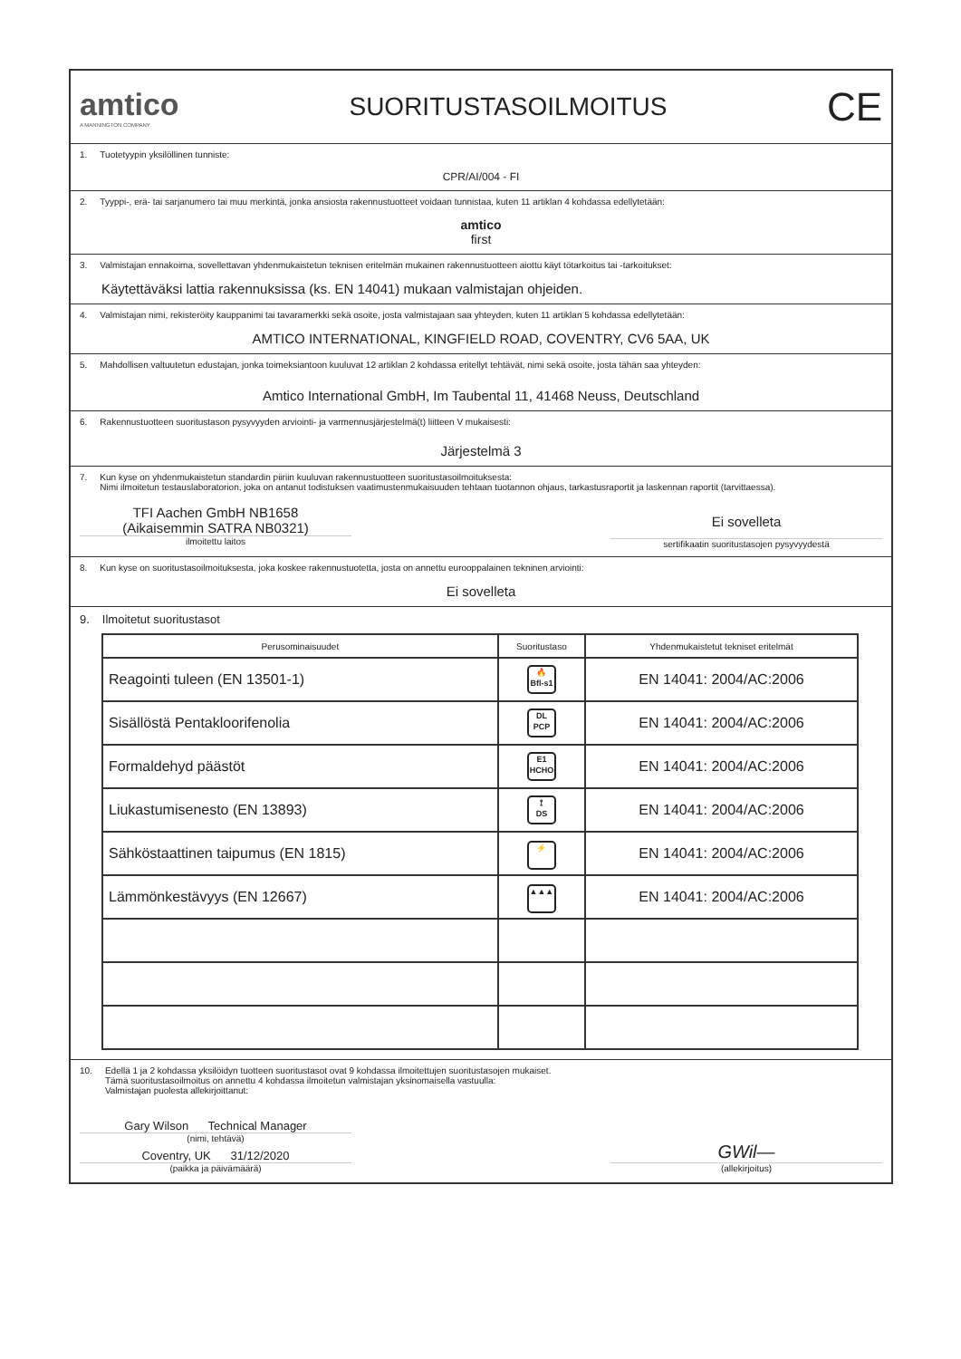amtico
A MANNINGTON COMPANY
SUORITUSTASOILMOITUS
CE
1. Tuotetyypin yksilöllinen tunniste:
CPR/AI/004 - FI
2. Tyyppi-, erä- tai sarjanumero tai muu merkintä, jonka ansiosta rakennustuotteet voidaan tunnistaa, kuten 11 artiklan 4 kohdassa edellytetään:
amtico
first
3. Valmistajan ennakoima, sovellettavan yhdenmukaistetun teknisen eritelmän mukainen rakennustuotteen aiottu käyt tötarkoitus tai -tarkoitukset:
Käytettäväksi lattia rakennuksissa (ks. EN 14041) mukaan valmistajan ohjeiden.
4. Valmistajan nimi, rekisteröity kauppanimi tai tavaramerkki sekä osoite, josta valmistajaan saa yhteyden, kuten 11 artiklan 5 kohdassa edellytetään:
AMTICO INTERNATIONAL, KINGFIELD ROAD, COVENTRY, CV6 5AA, UK
5. Mahdollisen valtuutetun edustajan, jonka toimeksiantoon kuuluvat 12 artiklan 2 kohdassa eritellyt tehtävät, nimi sekä osoite, josta tähän saa yhteyden:
Amtico International GmbH, Im Taubental 11, 41468 Neuss, Deutschland
6. Rakennustuotteen suoritustason pysyvyyden arviointi- ja varmennusjärjestelmä(t) liitteen V mukaisesti:
Järjestelmä 3
7. Kun kyse on yhdenmukaistetun standardin piiriin kuuluvan rakennustuotteen suoritustasoilmoituksesta:
Nimi ilmoitetun testauslaboratorion, joka on antanut todistuksen vaatimustenmukaisuuden tehtaan tuotannon ohjaus, tarkastusraportit ja laskennan raportit (tarvittaessa).
TFI Aachen GmbH NB1658
(Aikaisemmin SATRA NB0321)
ilmoitettu laitos
Ei sovelleta
sertifikaatin suoritustasojen pysyvyydestä
8. Kun kyse on suoritustasoilmoituksesta, joka koskee rakennustuotetta, josta on annettu eurooppalainen tekninen arviointi:
Ei sovelleta
9. Ilmoitetut suoritustasot
| Perusominaisuudet | Suoritustaso | Yhdenmukaistetut tekniset eritelmät |
| --- | --- | --- |
| Reagointi tuleen (EN 13501-1) | 🔥 Bfl-s1 | EN 14041: 2004/AC:2006 |
| Sisällöstä Pentakloorifenolia | DL PCP | EN 14041: 2004/AC:2006 |
| Formaldehyd päästöt | E1 HCHO | EN 14041: 2004/AC:2006 |
| Liukastumisenesto (EN 13893) | ⟟ DS | EN 14041: 2004/AC:2006 |
| Sähköstaattinen taipumus (EN 1815) | ⚡ | EN 14041: 2004/AC:2006 |
| Lämmönkestävyys (EN 12667) | ▲▲▲ | EN 14041: 2004/AC:2006 |
10. Edellä 1 ja 2 kohdassa yksilöidyn tuotteen suoritustasot ovat 9 kohdassa ilmoitettujen suoritustasojen mukaiset.
Tämä suoritustasoilmoitus on annettu 4 kohdassa ilmoitetun valmistajan yksinomaisella vastuulla:
Valmistajan puolesta allekirjoittanut:
Gary Wilson Technical Manager
(nimi, tehtävä)
Coventry, UK 31/12/2020
(paikka ja päivämäärä)
GWil—
(allekirjoitus)